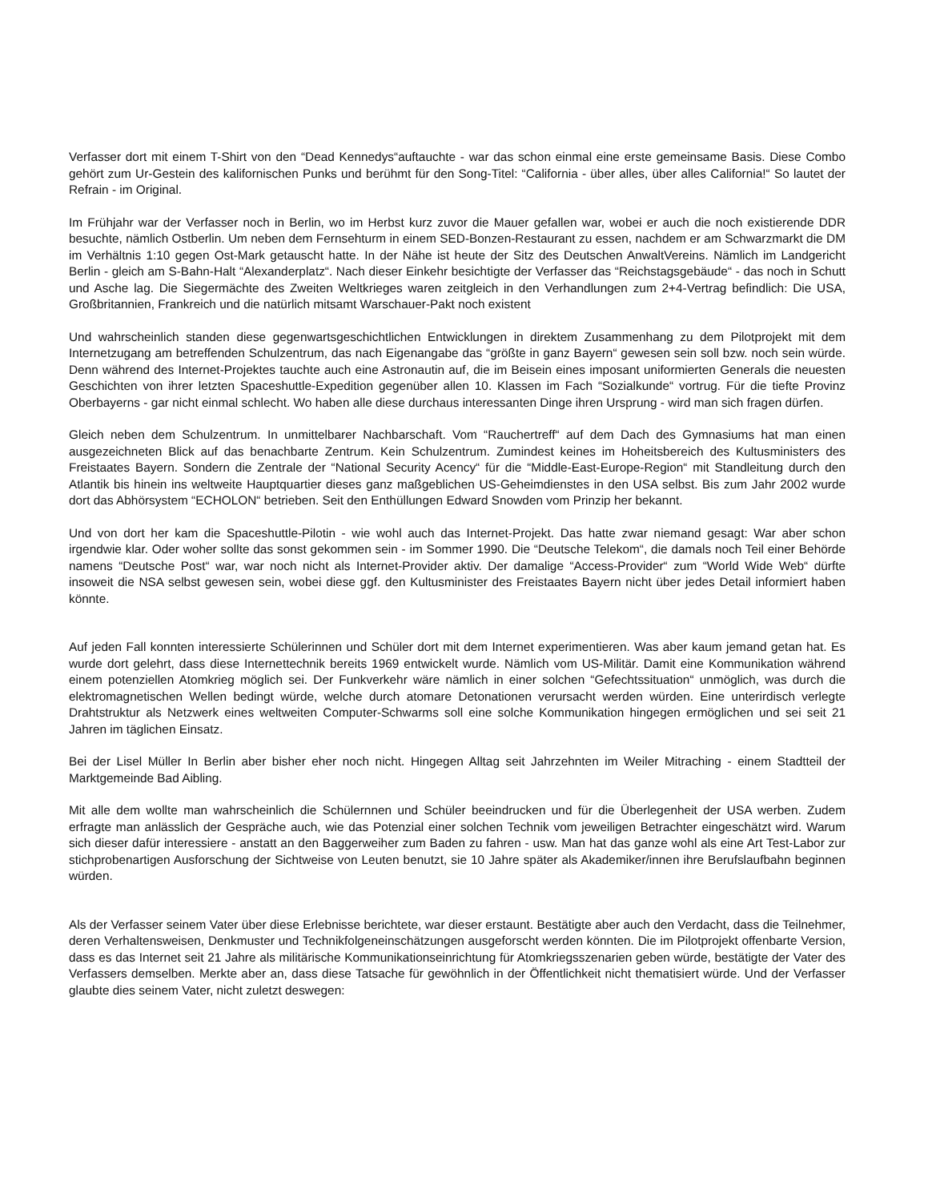Verfasser dort mit einem T-Shirt von den “Dead Kennedys“auftauchte - war das schon einmal eine erste gemeinsame Basis. Diese Combo gehört zum Ur-Gestein des kalifornischen Punks und berühmt für den Song-Titel: “California - über alles, über alles California!“ So lautet der Refrain - im Original.
Im Frühjahr war der Verfasser noch in Berlin, wo im Herbst kurz zuvor die Mauer gefallen war, wobei er auch die noch existierende DDR besuchte, nämlich Ostberlin. Um neben dem Fernsehturm in einem SED-Bonzen-Restaurant zu essen, nachdem er am Schwarzmarkt die DM im Verhältnis 1:10 gegen Ost-Mark getauscht hatte. In der Nähe ist heute der Sitz des Deutschen AnwaltVereins. Nämlich im Landgericht Berlin - gleich am S-Bahn-Halt “Alexanderplatz“. Nach dieser Einkehr besichtigte der Verfasser das “Reichstagsgebäude“ - das noch in Schutt und Asche lag. Die Siegermächte des Zweiten Weltkrieges waren zeitgleich in den Verhandlungen zum 2+4-Vertrag befindlich: Die USA, Großbritannien, Frankreich und die natürlich mitsamt Warschauer-Pakt noch existent
Und wahrscheinlich standen diese gegenwartsgeschichtlichen Entwicklungen in direktem Zusammenhang zu dem Pilotprojekt mit dem Internetzugang am betreffenden Schulzentrum, das nach Eigenangabe das “größte in ganz Bayern“ gewesen sein soll bzw. noch sein würde. Denn während des Internet-Projektes tauchte auch eine Astronautin auf, die im Beisein eines imposant uniformierten Generals die neuesten Geschichten von ihrer letzten Spaceshuttle-Expedition gegenüber allen 10. Klassen im Fach “Sozialkunde“ vortrug. Für die tiefte Provinz Oberbayerns - gar nicht einmal schlecht. Wo haben alle diese durchaus interessanten Dinge ihren Ursprung - wird man sich fragen dürfen.
Gleich neben dem Schulzentrum. In unmittelbarer Nachbarschaft. Vom “Rauchertreff“ auf dem Dach des Gymnasiums hat man einen ausgezeichneten Blick auf das benachbarte Zentrum. Kein Schulzentrum. Zumindest keines im Hoheitsbereich des Kultusministers des Freistaates Bayern. Sondern die Zentrale der “National Security Acency“ für die “Middle-East-Europe-Region“ mit Standleitung durch den Atlantik bis hinein ins weltweite Hauptquartier dieses ganz maßgeblichen US-Geheimdienstes in den USA selbst. Bis zum Jahr 2002 wurde dort das Abhörsystem “ECHOLON“ betrieben. Seit den Enthüllungen Edward Snowden vom Prinzip her bekannt.
Und von dort her kam die Spaceshuttle-Pilotin - wie wohl auch das Internet-Projekt. Das hatte zwar niemand gesagt: War aber schon irgendwie klar. Oder woher sollte das sonst gekommen sein - im Sommer 1990. Die “Deutsche Telekom“, die damals noch Teil einer Behörde namens “Deutsche Post“ war, war noch nicht als Internet-Provider aktiv. Der damalige “Access-Provider“ zum “World Wide Web“ dürfte insoweit die NSA selbst gewesen sein, wobei diese ggf. den Kultusminister des Freistaates Bayern nicht über jedes Detail informiert haben könnte.
Auf jeden Fall konnten interessierte Schülerinnen und Schüler dort mit dem Internet experimentieren. Was aber kaum jemand getan hat. Es wurde dort gelehrt, dass diese Internettechnik bereits 1969 entwickelt wurde. Nämlich vom US-Militär. Damit eine Kommunikation während einem potenziellen Atomkrieg möglich sei. Der Funkverkehr wäre nämlich in einer solchen “Gefechtssituation“ unmöglich, was durch die elektromagnetischen Wellen bedingt würde, welche durch atomare Detonationen verursacht werden würden. Eine unterirdisch verlegte Drahtstruktur als Netzwerk eines weltweiten Computer-Schwarms soll eine solche Kommunikation hingegen ermöglichen und sei seit 21 Jahren im täglichen Einsatz.
Bei der Lisel Müller In Berlin aber bisher eher noch nicht. Hingegen Alltag seit Jahrzehnten im Weiler Mitraching - einem Stadtteil der Marktgemeinde Bad Aibling.
Mit alle dem wollte man wahrscheinlich die Schülernnen und Schüler beeindrucken und für die Überlegenheit der USA werben. Zudem erfragte man anlässlich der Gespräche auch, wie das Potenzial einer solchen Technik vom jeweiligen Betrachter eingeschätzt wird. Warum sich dieser dafür interessiere - anstatt an den Baggerweiher zum Baden zu fahren - usw. Man hat das ganze wohl als eine Art Test-Labor zur stichprobenartigen Ausforschung der Sichtweise von Leuten benutzt, sie 10 Jahre später als Akademiker/innen ihre Berufslaufbahn beginnen würden.
Als der Verfasser seinem Vater über diese Erlebnisse berichtete, war dieser erstaunt. Bestätigte aber auch den Verdacht, dass die Teilnehmer, deren Verhaltensweisen, Denkmuster und Technikfolgeneinschätzungen ausgeforscht werden könnten. Die im Pilotprojekt offenbarte Version, dass es das Internet seit 21 Jahre als militärische Kommunikationseinrichtung für Atomkriegsszenarien geben würde, bestätigte der Vater des Verfassers demselben. Merkte aber an, dass diese Tatsache für gewöhnlich in der Öffentlichkeit nicht thematisiert würde. Und der Verfasser glaubte dies seinem Vater, nicht zuletzt deswegen: